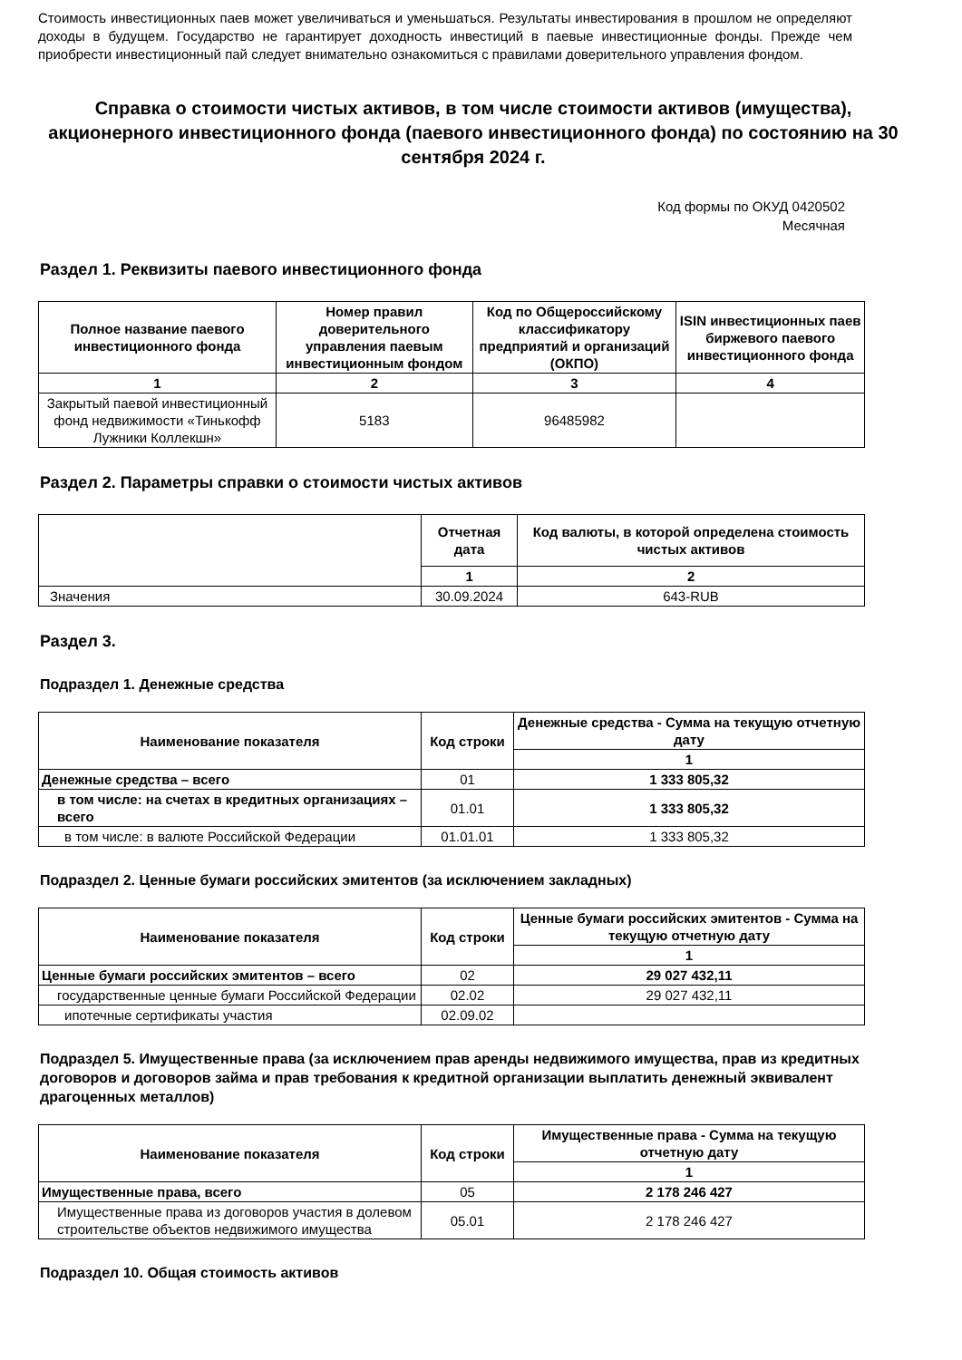Стоимость инвестиционных паев может увеличиваться и уменьшаться. Результаты инвестирования в прошлом не определяют доходы в будущем. Государство не гарантирует доходность инвестиций в паевые инвестиционные фонды. Прежде чем приобрести инвестиционный пай следует внимательно ознакомиться с правилами доверительного управления фондом.
Справка о стоимости чистых активов, в том числе стоимости активов (имущества), акционерного инвестиционного фонда (паевого инвестиционного фонда) по состоянию на 30 сентября 2024 г.
Код формы по ОКУД 0420502
Месячная
Раздел 1. Реквизиты паевого инвестиционного фонда
| Полное название паевого инвестиционного фонда | Номер правил доверительного управления паевым инвестиционным фондом | Код по Общероссийскому классификатору предприятий и организаций (ОКПО) | ISIN инвестиционных паев биржевого паевого инвестиционного фонда |
| --- | --- | --- | --- |
| 1 | 2 | 3 | 4 |
| Закрытый паевой инвестиционный фонд недвижимости «Тинькофф Лужники Коллекшн» | 5183 | 96485982 | |
Раздел 2. Параметры справки о стоимости чистых активов
| | Отчетная дата | Код валюты, в которой определена стоимость чистых активов |
| --- | --- | --- |
| | 1 | 2 |
| Значения | 30.09.2024 | 643-RUB |
Раздел 3.
Подраздел 1. Денежные средства
| Наименование показателя | Код строки | Денежные средства - Сумма на текущую отчетную дату |
| --- | --- | --- |
| | | 1 |
| Денежные средства – всего | 01 | 1 333 805,32 |
| в том числе: на счетах в кредитных организациях – всего | 01.01 | 1 333 805,32 |
| в том числе: в валюте Российской Федерации | 01.01.01 | 1 333 805,32 |
Подраздел 2. Ценные бумаги российских эмитентов (за исключением закладных)
| Наименование показателя | Код строки | Ценные бумаги российских эмитентов - Сумма на текущую отчетную дату |
| --- | --- | --- |
| | | 1 |
| Ценные бумаги российских эмитентов – всего | 02 | 29 027 432,11 |
| государственные ценные бумаги Российской Федерации | 02.02 | 29 027 432,11 |
| ипотечные сертификаты участия | 02.09.02 | |
Подраздел 5. Имущественные права (за исключением прав аренды недвижимого имущества, прав из кредитных договоров и договоров займа и прав требования к кредитной организации выплатить денежный эквивалент драгоценных металлов)
| Наименование показателя | Код строки | Имущественные права - Сумма на текущую отчетную дату |
| --- | --- | --- |
| | | 1 |
| Имущественные права, всего | 05 | 2 178 246 427 |
| Имущественные права из договоров участия в долевом строительстве объектов недвижимого имущества | 05.01 | 2 178 246 427 |
Подраздел 10. Общая стоимость активов